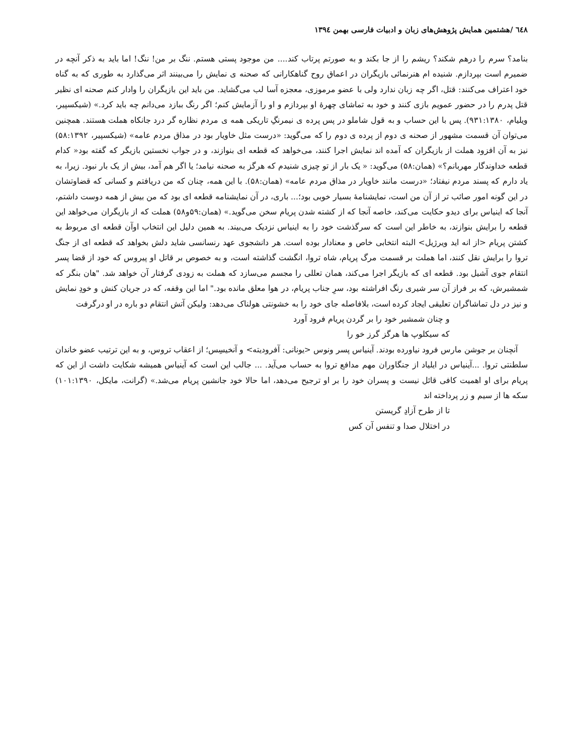٦٤٨ /هشتمین همایش پژوهش‌های زبان و ادبیات فارسی بهمن ۱۳۹٤
بنامد؟ سرم را درهم شکند؟ ریشم را از جا بکند و به صورتم پرتاب کند.... من موجود پستی هستم. ننگ بر من! ننگ! اما باید به ذکر آنچه در ضمیرم است بپردازم. شنیده ام هنرنمائی بازیگران در اعماق روح گناهکارانی که صحنه ی نمایش را می‌بینند اثر می‌گذارد به طوری که به گناه خود اعتراف می‌کنند: قتل، اگر چه زبان ندارد ولی با عضو مرموزی، معجزه آسا لب می‌گشاید. من باید این بازیگران را وادار کنم صحنه ای نظیر قتل پدرم را در حضور عمویم بازی کنند و خود به تماشای چهرهٔ او بپردازم و او را آزمایش کنم؛ اگر رنگ ببازد می‌دانم چه باید کرد.» (شیکسپیر، ویلیام، ۹۳۱:۱۳۸۰). پس با این حساب و به قول شاملو در پس پرده ی نیمرنگِ تاریکی همه ی مردم نظاره گر درد جانکاه هملت هستند. همچنین می‌توان آن قسمت مشهور از صحنه ی دوم از پرده ی دوم را که می‌گوید: «درست مثل خاویار بود در مذاق مردم عامه» (شیکسپیر، ۵۸:۱۳۹۲) نیز به آن افزود هملت از بازیگران که آمده اند نمایش اجرا کنند، می‌خواهد که قطعه ای بنوازند، و در جواب نخستین بازیگر که گفته بود« کدام قطعه خداوندگار مهربانم؟» (همان:۵۸) می‌گوید: « یک بار از تو چیزی شنیدم که هرگز به صحنه نیامد؛ یا اگر هم آمد، بیش از یک بار نبود. زیرا، به یاد دارم که پسند مردم نیفتاد؛ «درست مانند خاویار در مذاق مردم عامه» (همان:۵۸). با این همه، چنان که من دریافتم و کسانی که قضاوتشان در این گونه امور صائب تر از آن من است، نمایشنامهٔ بسیار خوبی بود؛... باری، در آن نمایشنامه قطعه ای بود که من بیش از همه دوست داشتم، آنجا که اینیاس برای دیدو حکایت می‌کند، خاصه آنجا که از کشته شدن پریام سخن می‌گوید.» (همان:۵۹و۵۸) هملت که از بازیگران می‌خواهد این قطعه را برایش بنوازند، به خاطر این است که سرگذشت خود را به اینیاس نزدیک می‌بیند. به همین دلیل این انتخاب اوآن قطعه ای مربوط به کشتن پریام <از انه اید ویرژیل> البته انتخابی خاص و معنادار بوده است. هر دانشجوی عهد رنسانسی شاید دلش بخواهد که قطعه ای از جنگ تروا را برایش نقل کنند، اما هملت بر قسمت مرگ پریام، شاه تروا، انگشت گذاشته است، و به خصوص بر قاتل او پیروس که خود از قضا پسر انتقام جوی آشیل بود. قطعه ای که بازیگر اجرا می‌کند، همان تعللی را مجسم می‌سازد که هملت به زودی گرفتار آن خواهد شد. "هان بنگر که شمشیرش، که بر فراز آن سر شیری رنگ افراشته بود، سرِ جناب پریام، در هوا معلق مانده بود." اما این وقفه، که در جریان کنش و خودِ نمایش و نیز در دل تماشاگران تعلیقی ایجاد کرده است، بلافاصله جای خود را به خشونتی هولناک می‌دهد: ولیکن آتش انتقام دو باره در او درگرفت
و چنان شمشیر خود را بر گردن پریام فرود آورد
که سیکلوپ ها هرگز گرز خو را
آنچنان بر جوشن مارس فرود نیاورده بودند. آینیاس پسر ونوس <یونانی: آفرودیته> و آنخیسِس؛ از اعقاب تروس، و به این ترتیب عضو خاندان سلطنتی تروا. ...آینیاس در ایلیاد از جنگاوران مهم مدافع تروا به حساب می‌آید. ... جالب این است که آینیاس همیشه شکایت داشت از این که پریام برای او اهمیت کافی قائل نیست و پسران خود را بر او ترجیح می‌دهد، اما حالا خود جانشین پریام می‌شد.» (گرانت، مایکل، ۱۰۱:۱۳۹۰) سکه ها از سیم و زر پرداخته اند
تا از طرح آزادِ گریستن
در اختلال صدا و تنفس آن کس